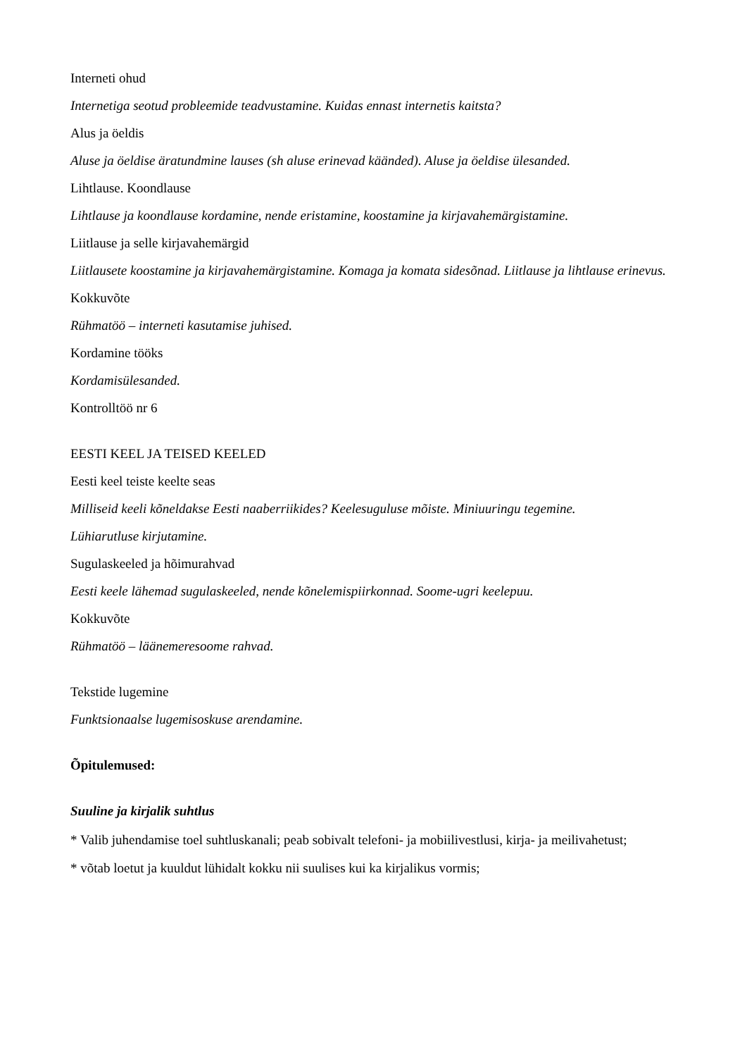Interneti ohud
Internetiga seotud probleemide teadvustamine. Kuidas ennast internetis kaitsta?
Alus ja öeldis
Aluse ja öeldise äratundmine lauses (sh aluse erinevad käänded). Aluse ja öeldise ülesanded.
Lihtlause. Koondlause
Lihtlause ja koondlause kordamine, nende eristamine, koostamine ja kirjavahemärgistamine.
Liitlause ja selle kirjavahemärgid
Liitlausete koostamine ja kirjavahemärgistamine. Komaga ja komata sidesõnad. Liitlause ja lihtlause erinevus.
Kokkuvõte
Rühmatöö – interneti kasutamise juhised.
Kordamine tööks
Kordamisülesanded.
Kontrolltöö nr 6
EESTI KEEL JA TEISED KEELED
Eesti keel teiste keelte seas
Milliseid keeli kõneldakse Eesti naaberriikides? Keelesuguluse mõiste. Miniuuringu tegemine.
Lühiarutluse kirjutamine.
Sugulaskeeled ja hõimurahvad
Eesti keele lähemad sugulaskeeled, nende kõnelemispiirkonnad. Soome-ugri keelepuu.
Kokkuvõte
Rühmatöö – läänemeresoome rahvad.
Tekstide lugemine
Funktsionaalse lugemisoskuse arendamine.
Õpitulemused:
Suuline ja kirjalik suhtlus
* Valib juhendamise toel suhtluskanali; peab sobivalt telefoni- ja mobiilivestlusi, kirja- ja meilivahetust;
* võtab loetut ja kuuldut lühidalt kokku nii suulises kui ka kirjalikus vormis;